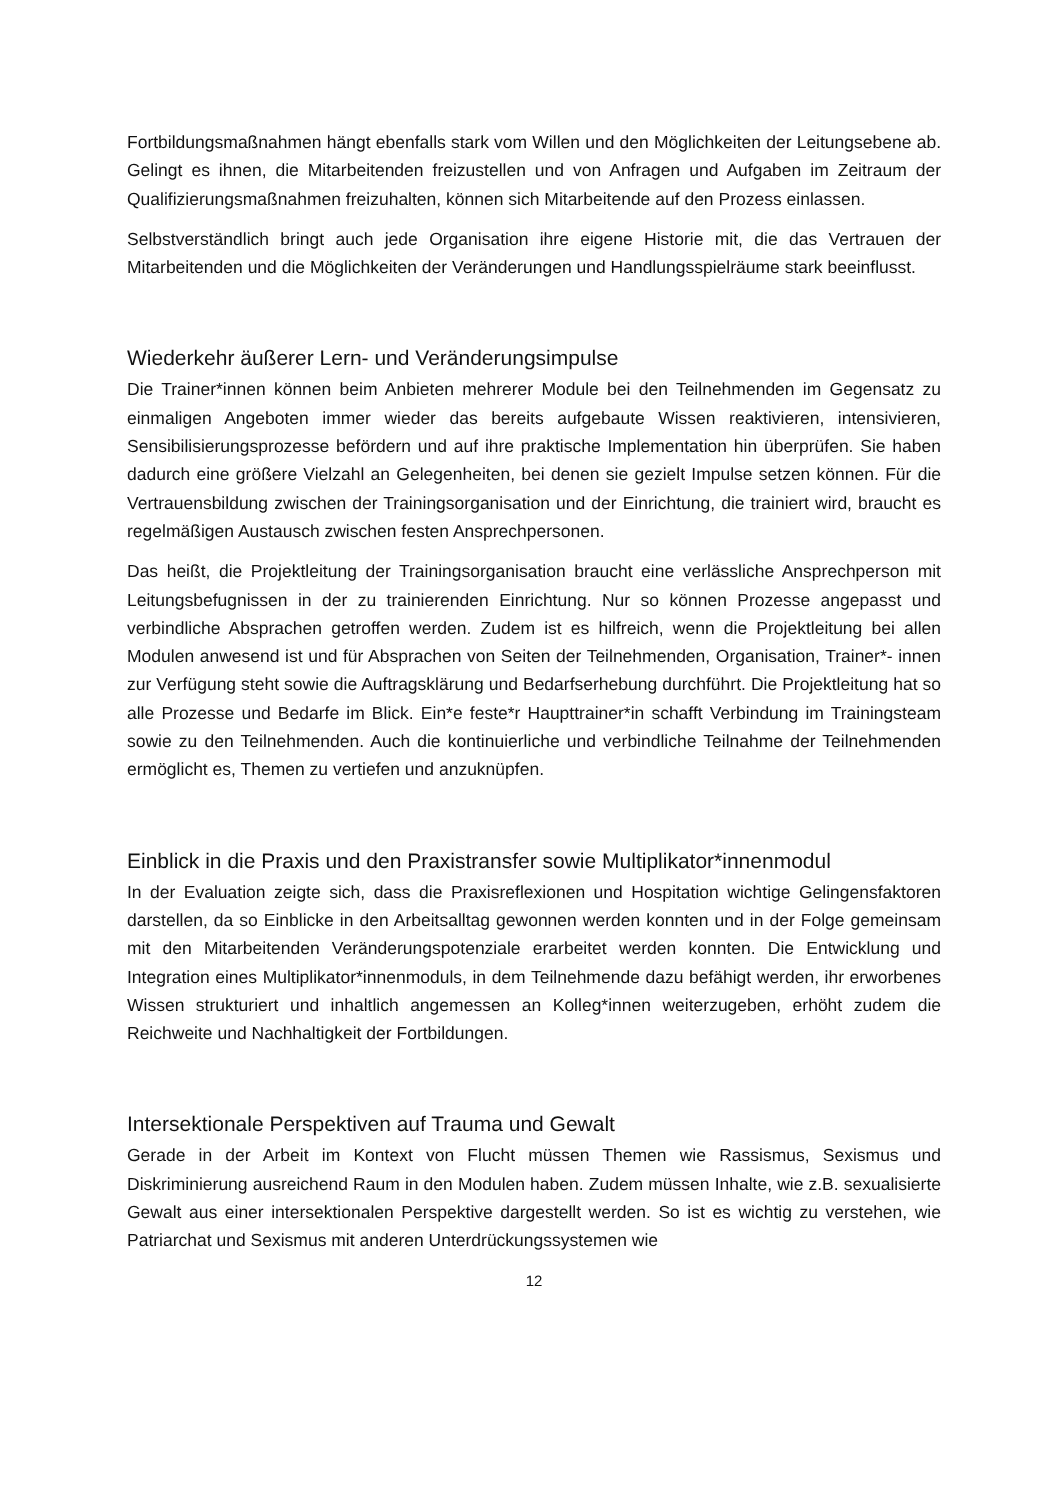Fortbildungsmaßnahmen hängt ebenfalls stark vom Willen und den Möglichkeiten der Leitungsebene ab. Gelingt es ihnen, die Mitarbeitenden freizustellen und von Anfragen und Aufgaben im Zeitraum der Qualifizierungsmaßnahmen freizuhalten, können sich Mitarbeitende auf den Prozess einlassen.
Selbstverständlich bringt auch jede Organisation ihre eigene Historie mit, die das Vertrauen der Mitarbeitenden und die Möglichkeiten der Veränderungen und Handlungsspielräume stark beeinflusst.
Wiederkehr äußerer Lern- und Veränderungsimpulse
Die Trainer*innen können beim Anbieten mehrerer Module bei den Teilnehmenden im Gegensatz zu einmaligen Angeboten immer wieder das bereits aufgebaute Wissen reaktivieren, intensivieren, Sensibilisierungsprozesse befördern und auf ihre praktische Implementation hin überprüfen. Sie haben dadurch eine größere Vielzahl an Gelegenheiten, bei denen sie gezielt Impulse setzen können. Für die Vertrauensbildung zwischen der Trainingsorganisation und der Einrichtung, die trainiert wird, braucht es regelmäßigen Austausch zwischen festen Ansprechpersonen.
Das heißt, die Projektleitung der Trainingsorganisation braucht eine verlässliche Ansprechperson mit Leitungsbefugnissen in der zu trainierenden Einrichtung. Nur so können Prozesse angepasst und verbindliche Absprachen getroffen werden. Zudem ist es hilfreich, wenn die Projektleitung bei allen Modulen anwesend ist und für Absprachen von Seiten der Teilnehmenden, Organisation, Trainer*- innen zur Verfügung steht sowie die Auftragsklärung und Bedarfserhebung durchführt. Die Projektleitung hat so alle Prozesse und Bedarfe im Blick. Ein*e feste*r Haupttrainer*in schafft Verbindung im Trainingsteam sowie zu den Teilnehmenden. Auch die kontinuierliche und verbindliche Teilnahme der Teilnehmenden ermöglicht es, Themen zu vertiefen und anzuknüpfen.
Einblick in die Praxis und den Praxistransfer sowie Multiplikator*innenmodul
In der Evaluation zeigte sich, dass die Praxisreflexionen und Hospitation wichtige Gelingensfaktoren darstellen, da so Einblicke in den Arbeitsalltag gewonnen werden konnten und in der Folge gemeinsam mit den Mitarbeitenden Veränderungspotenziale erarbeitet werden konnten. Die Entwicklung und Integration eines Multiplikator*innenmoduls, in dem Teilnehmende dazu befähigt werden, ihr erworbenes Wissen strukturiert und inhaltlich angemessen an Kolleg*innen weiterzugeben, erhöht zudem die Reichweite und Nachhaltigkeit der Fortbildungen.
Intersektionale Perspektiven auf Trauma und Gewalt
Gerade in der Arbeit im Kontext von Flucht müssen Themen wie Rassismus, Sexismus und Diskriminierung ausreichend Raum in den Modulen haben. Zudem müssen Inhalte, wie z.B. sexualisierte Gewalt aus einer intersektionalen Perspektive dargestellt werden. So ist es wichtig zu verstehen, wie Patriarchat und Sexismus mit anderen Unterdrückungssystemen wie
12